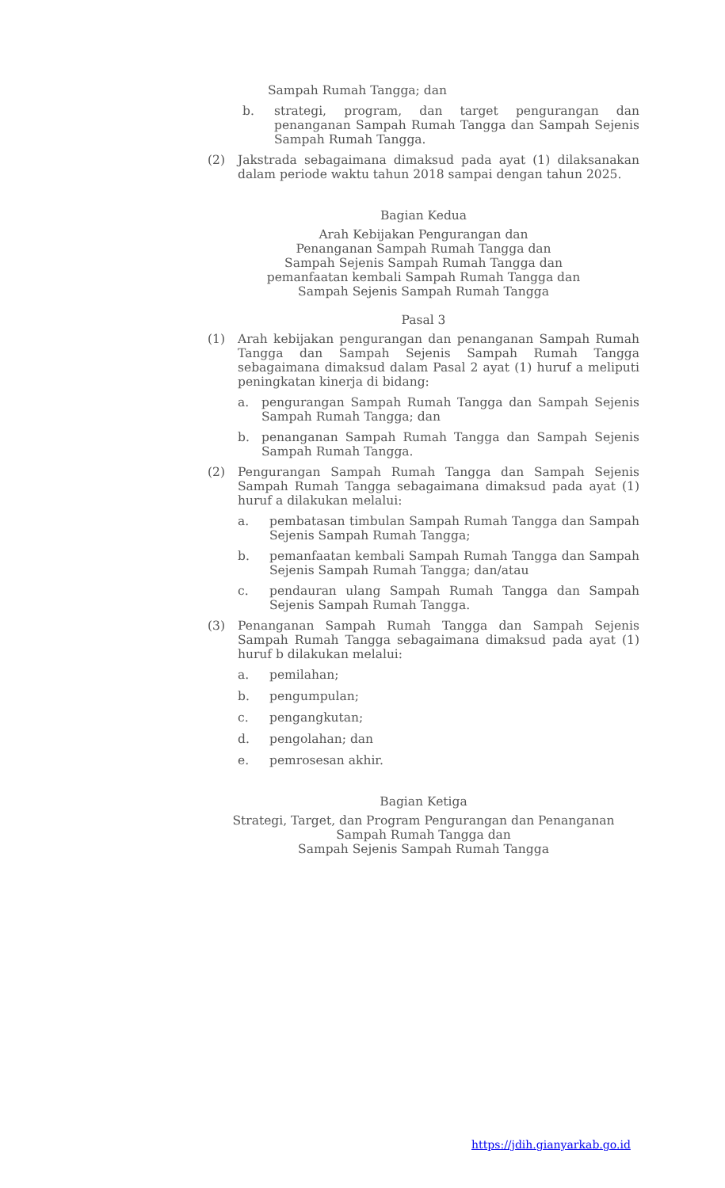Sampah Rumah Tangga; dan
b. strategi, program, dan target pengurangan dan penanganan Sampah Rumah Tangga dan Sampah Sejenis Sampah Rumah Tangga.
(2) Jakstrada sebagaimana dimaksud pada ayat (1) dilaksanakan dalam periode waktu tahun 2018 sampai dengan tahun 2025.
Bagian Kedua
Arah Kebijakan Pengurangan dan
Penanganan Sampah Rumah Tangga dan
Sampah Sejenis Sampah Rumah Tangga dan
pemanfaatan kembali Sampah Rumah Tangga dan
Sampah Sejenis Sampah Rumah Tangga
Pasal 3
(1) Arah kebijakan pengurangan dan penanganan Sampah Rumah Tangga dan Sampah Sejenis Sampah Rumah Tangga sebagaimana dimaksud dalam Pasal 2 ayat (1) huruf a meliputi peningkatan kinerja di bidang:
a. pengurangan Sampah Rumah Tangga dan Sampah Sejenis Sampah Rumah Tangga; dan
b. penanganan Sampah Rumah Tangga dan Sampah Sejenis Sampah Rumah Tangga.
(2) Pengurangan Sampah Rumah Tangga dan Sampah Sejenis Sampah Rumah Tangga sebagaimana dimaksud pada ayat (1) huruf a dilakukan melalui:
a. pembatasan timbulan Sampah Rumah Tangga dan Sampah Sejenis Sampah Rumah Tangga;
b. pemanfaatan kembali Sampah Rumah Tangga dan Sampah Sejenis Sampah Rumah Tangga; dan/atau
c. pendauran ulang Sampah Rumah Tangga dan Sampah Sejenis Sampah Rumah Tangga.
(3) Penanganan Sampah Rumah Tangga dan Sampah Sejenis Sampah Rumah Tangga sebagaimana dimaksud pada ayat (1) huruf b dilakukan melalui:
a. pemilahan;
b. pengumpulan;
c. pengangkutan;
d. pengolahan; dan
e. pemrosesan akhir.
Bagian Ketiga
Strategi, Target, dan Program Pengurangan dan Penanganan
Sampah Rumah Tangga dan
Sampah Sejenis Sampah Rumah Tangga
https://jdih.gianyarkab.go.id